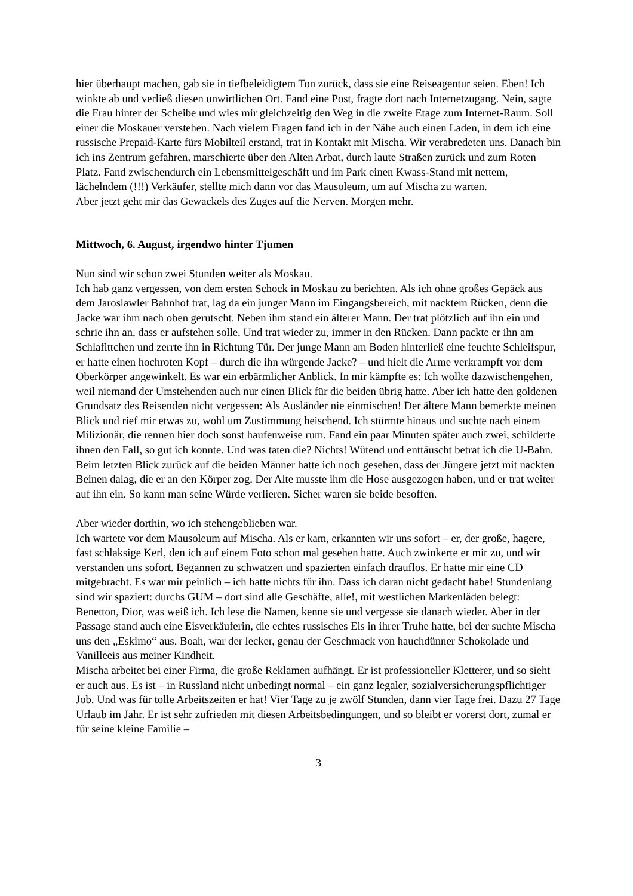hier überhaupt machen, gab sie in tiefbeleidigtem Ton zurück, dass sie eine Reiseagentur seien. Eben! Ich winkte ab und verließ diesen unwirtlichen Ort. Fand eine Post, fragte dort nach Internetzugang. Nein, sagte die Frau hinter der Scheibe und wies mir gleichzeitig den Weg in die zweite Etage zum Internet-Raum. Soll einer die Moskauer verstehen. Nach vielem Fragen fand ich in der Nähe auch einen Laden, in dem ich eine russische Prepaid-Karte fürs Mobilteil erstand, trat in Kontakt mit Mischa. Wir verabredeten uns. Danach bin ich ins Zentrum gefahren, marschierte über den Alten Arbat, durch laute Straßen zurück und zum Roten Platz. Fand zwischendurch ein Lebensmittelgeschäft und im Park einen Kwass-Stand mit nettem, lächelndem (!!!) Verkäufer, stellte mich dann vor das Mausoleum, um auf Mischa zu warten.
Aber jetzt geht mir das Gewackels des Zuges auf die Nerven. Morgen mehr.
Mittwoch, 6. August, irgendwo hinter Tjumen
Nun sind wir schon zwei Stunden weiter als Moskau.
Ich hab ganz vergessen, von dem ersten Schock in Moskau zu berichten. Als ich ohne großes Gepäck aus dem Jaroslawler Bahnhof trat, lag da ein junger Mann im Eingangsbereich, mit nacktem Rücken, denn die Jacke war ihm nach oben gerutscht. Neben ihm stand ein älterer Mann. Der trat plötzlich auf ihn ein und schrie ihn an, dass er aufstehen solle. Und trat wieder zu, immer in den Rücken. Dann packte er ihn am Schlafittchen und zerrte ihn in Richtung Tür. Der junge Mann am Boden hinterließ eine feuchte Schleifspur, er hatte einen hochroten Kopf – durch die ihn würgende Jacke? – und hielt die Arme verkrampft vor dem Oberkörper angewinkelt. Es war ein erbärmlicher Anblick. In mir kämpfte es: Ich wollte dazwischengehen, weil niemand der Umstehenden auch nur einen Blick für die beiden übrig hatte. Aber ich hatte den goldenen Grundsatz des Reisenden nicht vergessen: Als Ausländer nie einmischen! Der ältere Mann bemerkte meinen Blick und rief mir etwas zu, wohl um Zustimmung heischend. Ich stürmte hinaus und suchte nach einem Milizionär, die rennen hier doch sonst haufenweise rum. Fand ein paar Minuten später auch zwei, schilderte ihnen den Fall, so gut ich konnte. Und was taten die? Nichts! Wütend und enttäuscht betrat ich die U-Bahn. Beim letzten Blick zurück auf die beiden Männer hatte ich noch gesehen, dass der Jüngere jetzt mit nackten Beinen dalag, die er an den Körper zog. Der Alte musste ihm die Hose ausgezogen haben, und er trat weiter auf ihn ein. So kann man seine Würde verlieren. Sicher waren sie beide besoffen.
Aber wieder dorthin, wo ich stehengeblieben war.
Ich wartete vor dem Mausoleum auf Mischa. Als er kam, erkannten wir uns sofort – er, der große, hagere, fast schlaksige Kerl, den ich auf einem Foto schon mal gesehen hatte. Auch zwinkerte er mir zu, und wir verstanden uns sofort. Begannen zu schwatzen und spazierten einfach drauflos. Er hatte mir eine CD mitgebracht. Es war mir peinlich – ich hatte nichts für ihn. Dass ich daran nicht gedacht habe! Stundenlang sind wir spaziert: durchs GUM – dort sind alle Geschäfte, alle!, mit westlichen Markenläden belegt: Benetton, Dior, was weiß ich. Ich lese die Namen, kenne sie und vergesse sie danach wieder. Aber in der Passage stand auch eine Eisverkäuferin, die echtes russisches Eis in ihrer Truhe hatte, bei der suchte Mischa uns den „Eskimo“ aus. Boah, war der lecker, genau der Geschmack von hauchdünner Schokolade und Vanilleeis aus meiner Kindheit.
Mischa arbeitet bei einer Firma, die große Reklamen aufhängt. Er ist professioneller Kletterer, und so sieht er auch aus. Es ist – in Russland nicht unbedingt normal – ein ganz legaler, sozialversicherungspflichtiger Job. Und was für tolle Arbeitszeiten er hat! Vier Tage zu je zwölf Stunden, dann vier Tage frei. Dazu 27 Tage Urlaub im Jahr. Er ist sehr zufrieden mit diesen Arbeitsbedingungen, und so bleibt er vorerst dort, zumal er für seine kleine Familie –
3